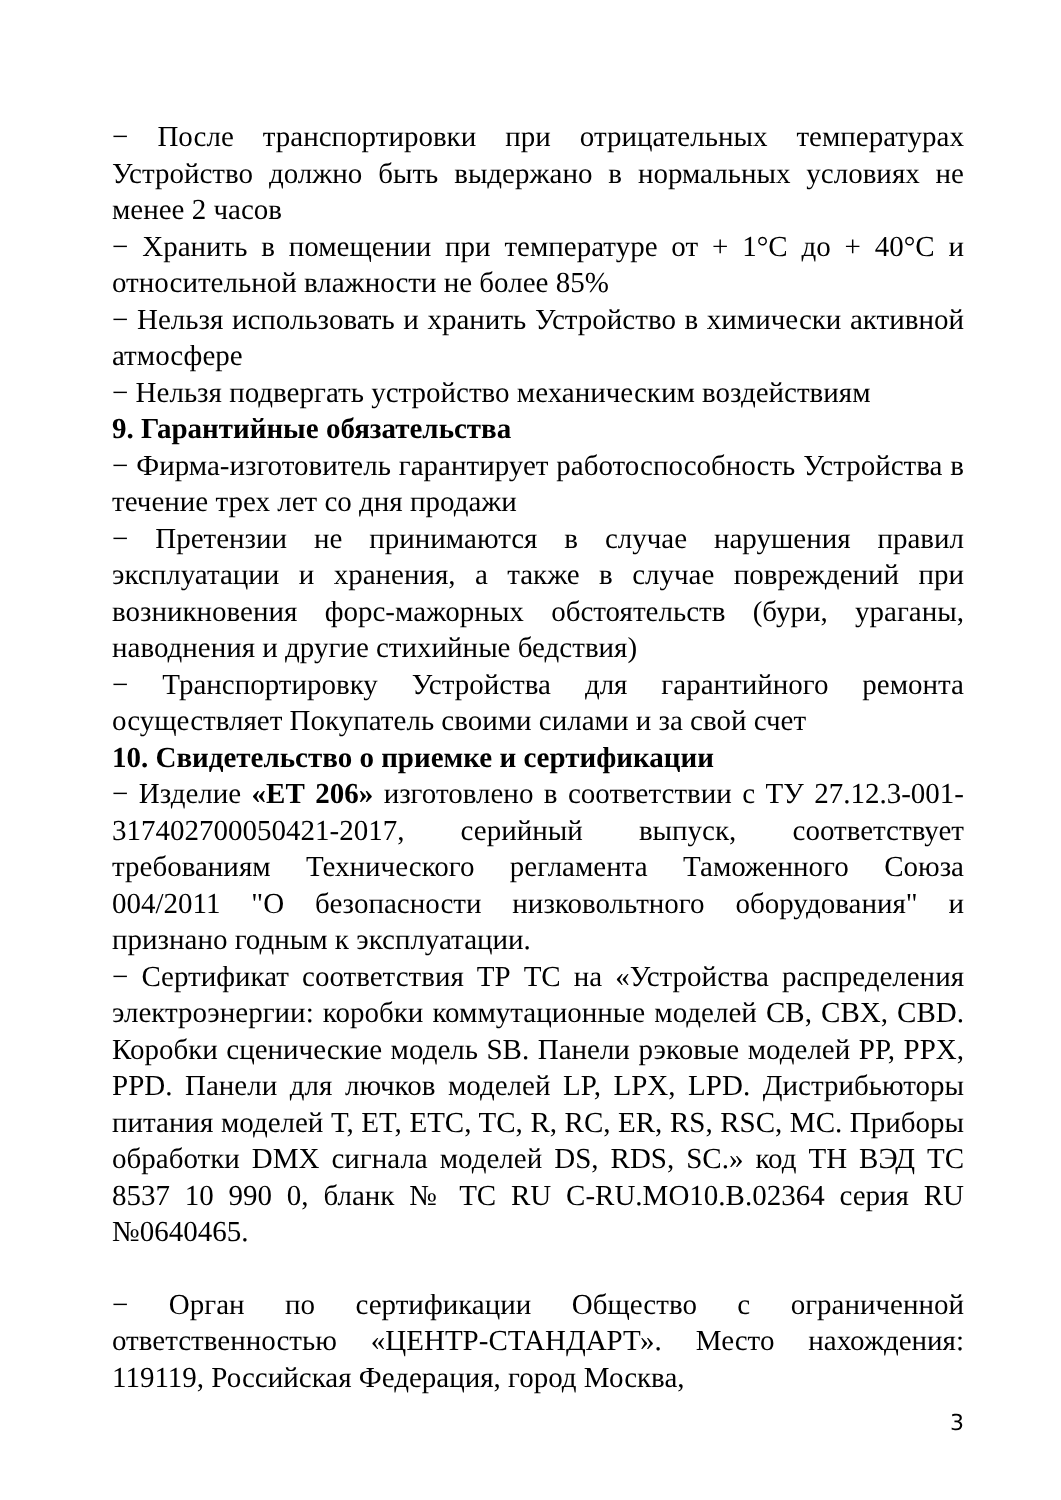− После транспортировки при отрицательных температурах Устройство должно быть выдержано в нормальных условиях не менее 2 часов
− Хранить в помещении при температуре от + 1°С до + 40°С и относительной влажности не более 85%
− Нельзя использовать и хранить Устройство в химически активной атмосфере
− Нельзя подвергать устройство механическим воздействиям
9. Гарантийные обязательства
− Фирма-изготовитель гарантирует работоспособность Устройства в течение трех лет со дня продажи
− Претензии не принимаются в случае нарушения правил эксплуатации и хранения, а также в случае повреждений при возникновения форс-мажорных обстоятельств (бури, ураганы, наводнения и другие стихийные бедствия)
− Транспортировку Устройства для гарантийного ремонта осуществляет Покупатель своими силами и за свой счет
10. Свидетельство о приемке и сертификации
− Изделие «ЕТ 206» изготовлено в соответствии с ТУ 27.12.3-001-317402700050421-2017, серийный выпуск, соответствует требованиям Технического регламента Таможенного Союза 004/2011 "О безопасности низковольтного оборудования" и признано годным к эксплуатации.
− Сертификат соответствия ТР ТС на «Устройства распределения электроэнергии: коробки коммутационные моделей CB, CBX, CBD. Коробки сценические модель SB. Панели рэковые моделей PP, PPX, PPD. Панели для лючков моделей LP, LPX, LPD. Дистрибьюторы питания моделей T, ET, ETC, TC, R, RC, ER, RS, RSC, MC. Приборы обработки DMX сигнала моделей DS, RDS, SC.» код ТН ВЭД ТС 8537 10 990 0, бланк № TC RU C-RU.MO10.B.02364 серия RU №0640465.
− Орган по сертификации Общество с ограниченной ответственностью «ЦЕНТР-СТАНДАРТ». Место нахождения: 119119, Российская Федерация, город Москва,
3